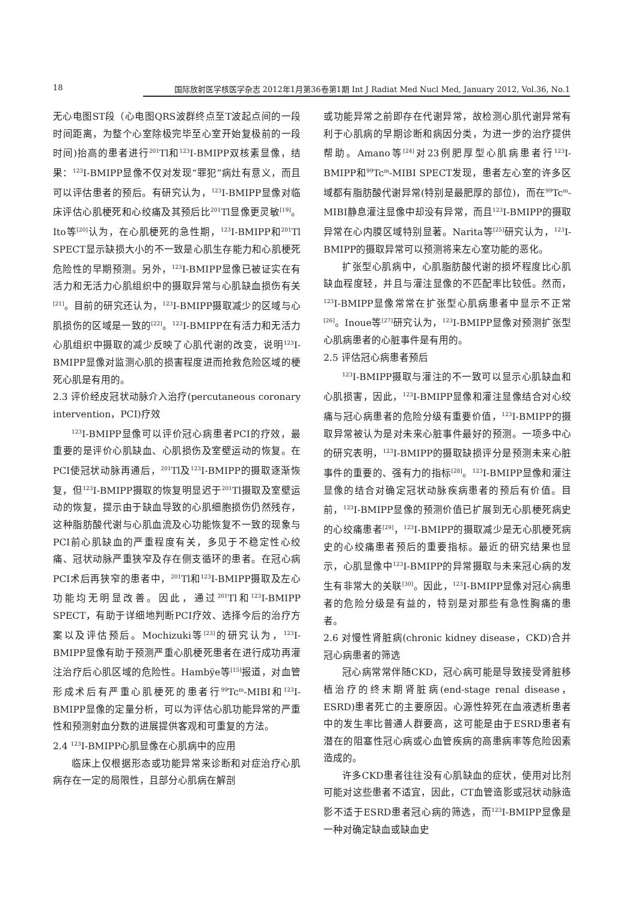18 国际放射医学核医学杂志 2012年1月第36卷第1期 Int J Radiat Med Nucl Med, January 2012, Vol.36, No.1
无心电图ST段（心电图QRS波群终点至T波起点间的一段时间距离，为整个心室除极完毕至心室开始复极前的一段时间)抬高的患者进行<sup>201</sup>Tl和<sup>123</sup>I-BMIPP双核素显像，结果：<sup>123</sup>I-BMIPP显像不仅对发现“罪犯”病灶有意义，而且可以评估患者的预后。有研究认为，<sup>123</sup>I-BMIPP显像对临床评估心肌梗死和心绞痛及其预后比<sup>201</sup>Tl显像更灵敏<sup>[19]</sup>。Ito等<sup>[20]</sup>认为，在心肌梗死的急性期，<sup>123</sup>I-BMIPP和<sup>201</sup>Tl SPECT显示缺损大小的不一致是心肌生存能力和心肌梗死危险性的早期预测。另外，<sup>123</sup>I-BMIPP显像已被证实在有活力和无活力心肌组织中的摄取异常与心肌缺血损伤有关<sup>[21]</sup>。目前的研究还认为，<sup>123</sup>I-BMIPP摄取减少的区域与心肌损伤的区域是一致的<sup>[22]</sup>。<sup>123</sup>I-BMIPP在有活力和无活力心肌组织中摄取的减少反映了心肌代谢的改变，说明<sup>123</sup>I-BMIPP显像对监测心肌的损害程度进而抢救危险区域的梗死心肌是有用的。
2.3 评价经皮冠状动脉介入治疗(percutaneous coronary intervention，PCI)疗效
<sup>123</sup>I-BMIPP显像可以评价冠心病患者PCI的疗效，最重要的是评价心肌缺血、心肌损伤及室壁运动的恢复。在PCI使冠状动脉再通后，<sup>201</sup>Tl及<sup>123</sup>I-BMIPP的摄取逐渐恢复，但<sup>123</sup>I-BMIPP摄取的恢复明显迟于<sup>201</sup>Tl摄取及室壁运动的恢复，提示由于缺血导致的心肌细胞损伤仍然残存，这种脂肪酸代谢与心肌血流及心功能恢复不一致的现象与PCI前心肌缺血的严重程度有关，多见于不稳定性心绞痛、冠状动脉严重狭窄及存在侧支循环的患者。在冠心病PCI术后再狭窄的患者中，<sup>201</sup>Tl和<sup>123</sup>I-BMIPP摄取及左心功能均无明显改善。因此，通过<sup>201</sup>Tl和<sup>123</sup>I-BMIPP SPECT，有助于详细地判断PCI疗效、选择今后的治疗方案以及评估预后。Mochizuki等<sup>[23]</sup>的研究认为，<sup>123</sup>I-BMIPP显像有助于预测严重心肌梗死患者在进行成功再灌注治疗后心肌区域的危险性。Hambÿe等<sup>[15]</sup>报道，对血管形成术后有严重心肌梗死的患者行<sup>99</sup>Tc<sup>m</sup>-MIBI和<sup>123</sup>I-BMIPP显像的定量分析，可以为评估心肌功能异常的严重性和预测射血分数的进展提供客观和可重复的方法。
2.4 <sup>123</sup>I-BMIPP心肌显像在心肌病中的应用
临床上仅根据形态或功能异常来诊断和对症治疗心肌病存在一定的局限性，且部分心肌病在解剖
或功能异常之前即存在代谢异常，故检测心肌代谢异常有利于心肌病的早期诊断和病因分类，为进一步的治疗提供帮助。Amano等<sup>[24]</sup>对23例肥厚型心肌病患者行<sup>123</sup>I-BMIPP和<sup>99</sup>Tc<sup>m</sup>-MIBI SPECT发现，患者左心室的许多区域都有脂肪酸代谢异常(特别是最肥厚的部位)，而在<sup>99</sup>Tc<sup>m</sup>-MIBI静息灌注显像中却没有异常，而且<sup>123</sup>I-BMIPP的摄取异常在心内膜区域特别显著。Narita等<sup>[25]</sup>研究认为，<sup>123</sup>I-BMIPP的摄取异常可以预测将来左心室功能的恶化。
扩张型心肌病中，心肌脂肪酸代谢的损坏程度比心肌缺血程度轻，并且与灌注显像的不匹配率比较低。然而，<sup>123</sup>I-BMIPP显像常常在扩张型心肌病患者中显示不正常<sup>[26]</sup>。Inoue等<sup>[27]</sup>研究认为，<sup>123</sup>I-BMIPP显像对预测扩张型心肌病患者的心脏事件是有用的。
2.5 评估冠心病患者预后
<sup>123</sup>I-BMIPP摄取与灌注的不一致可以显示心肌缺血和心肌损害，因此，<sup>123</sup>I-BMIPP显像和灌注显像结合对心绞痛与冠心病患者的危险分级有重要价值，<sup>123</sup>I-BMIPP的摄取异常被认为是对未来心脏事件最好的预测。一项多中心的研究表明，<sup>123</sup>I-BMIPP的摄取缺损评分是预测未来心脏事件的重要的、强有力的指标<sup>[28]</sup>。<sup>123</sup>I-BMIPP显像和灌注显像的结合对确定冠状动脉疾病患者的预后有价值。目前，<sup>123</sup>I-BMIPP显像的预测价值已扩展到无心肌梗死病史的心绞痛患者<sup>[29]</sup>，<sup>123</sup>I-BMIPP的摄取减少是无心肌梗死病史的心绞痛患者预后的重要指标。最近的研究结果也显示，心肌显像中<sup>123</sup>I-BMIPP的异常摄取与未来冠心病的发生有非常大的关联<sup>[30]</sup>。因此，<sup>123</sup>I-BMIPP显像对冠心病患者的危险分级是有益的，特别是对那些有急性胸痛的患者。
2.6 对慢性肾脏病(chronic kidney disease，CKD)合并冠心病患者的筛选
冠心病常常伴随CKD，冠心病可能是导致接受肾脏移植治疗的终末期肾脏病(end-stage renal disease，ESRD)患者死亡的主要原因。心源性猝死在血液透析患者中的发生率比普通人群要高，这可能是由于ESRD患者有潜在的阻塞性冠心病或心血管疾病的高患病率等危险因素造成的。
许多CKD患者往往没有心肌缺血的症状，使用对比剂可能对这些患者不适宜，因此，CT血管造影或冠状动脉造影不适于ESRD患者冠心病的筛选，而<sup>123</sup>I-BMIPP显像是一种对确定缺血或缺血史